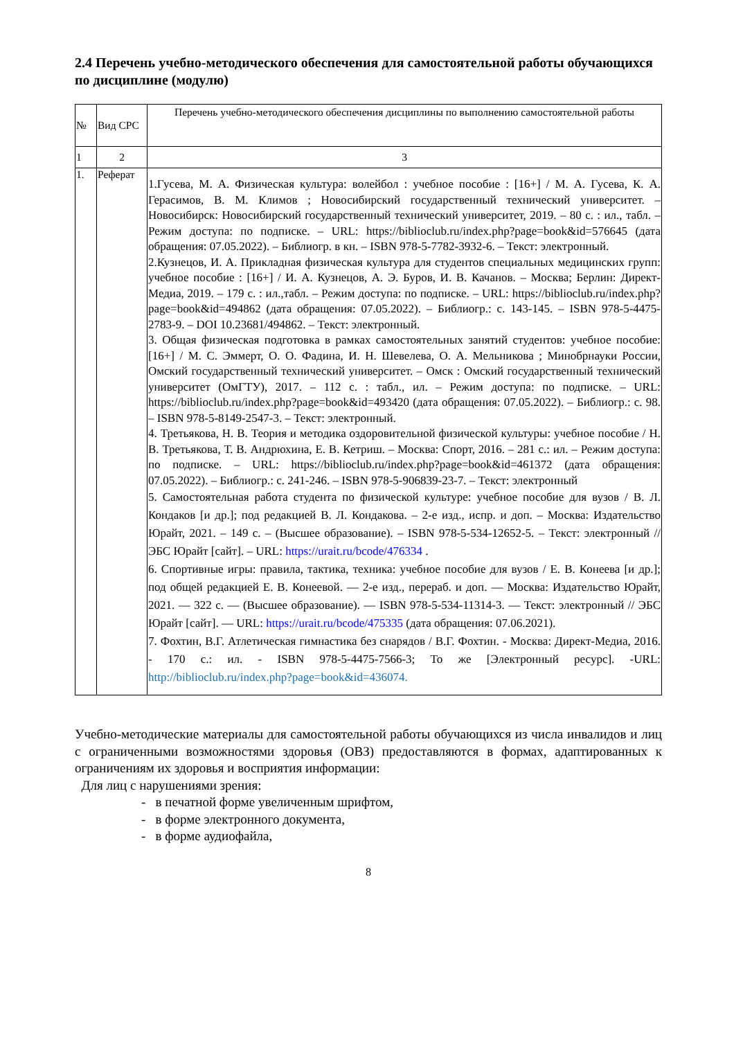2.4 Перечень учебно-методического обеспечения для самостоятельной работы обучающихся по дисциплине (модулю)
| № | Вид СРС | Перечень учебно-методического обеспечения дисциплины по выполнению самостоятельной работы |
| 1 | 2 | 3 |
| 1. | Реферат | 1.Гусева, М. А. Физическая культура: волейбол : учебное пособие : [16+] / М. А. Гусева, К. А. Герасимов, В. М. Климов ; Новосибирский государственный технический университет. – Новосибирск: Новосибирский государственный технический университет, 2019. – 80 с. : ил., табл. – Режим доступа: по подписке. – URL: https://biblioclub.ru/index.php?page=book&id=576645 (дата обращения: 07.05.2022). – Библиогр. в кн. – ISBN 978-5-7782-3932-6. – Текст: электронный. 2.Кузнецов, И. А. Прикладная физическая культура для студентов специальных медицинских групп: учебное пособие : [16+] / И. А. Кузнецов, А. Э. Буров, И. В. Качанов. – Москва; Берлин: Директ-Медиа, 2019. – 179 с. : ил.,табл. – Режим доступа: по подписке. – URL: https://biblioclub.ru/index.php?page=book&id=494862 (дата обращения: 07.05.2022). – Библиогр.: с. 143-145. – ISBN 978-5-4475-2783-9. – DOI 10.23681/494862. – Текст: электронный. 3. Общая физическая подготовка в рамках самостоятельных занятий студентов: учебное пособие: [16+] / М. С. Эммерт, О. О. Фадина, И. Н. Шевелева, О. А. Мельникова ; Минобрнауки России, Омский государственный технический университет. – Омск : Омский государственный технический университет (ОмГТУ), 2017. – 112 с. : табл., ил. – Режим доступа: по подписке. – URL: https://biblioclub.ru/index.php?page=book&id=493420 (дата обращения: 07.05.2022). – Библиогр.: с. 98. – ISBN 978-5-8149-2547-3. – Текст: электронный. 4. Третьякова, Н. В. Теория и методика оздоровительной физической культуры: учебное пособие / Н. В. Третьякова, Т. В. Андрюхина, Е. В. Кетриш. – Москва: Спорт, 2016. – 281 с.: ил. – Режим доступа: по подписке. – URL: https://biblioclub.ru/index.php?page=book&id=461372 (дата обращения: 07.05.2022). – Библиогр.: с. 241-246. – ISBN 978-5-906839-23-7. – Текст: электронный 5. Самостоятельная работа студента по физической культуре: учебное пособие для вузов / В. Л. Кондаков [и др.]; под редакцией В. Л. Кондакова. – 2-е изд., испр. и доп. – Москва: Издательство Юрайт, 2021. – 149 с. – (Высшее образование). – ISBN 978-5-534-12652-5. – Текст: электронный // ЭБС Юрайт [сайт]. – URL: https://urait.ru/bcode/476334 . 6. Спортивные игры: правила, тактика, техника: учебное пособие для вузов / Е. В. Конеева [и др.]; под общей редакцией Е. В. Конеевой. — 2-е изд., перераб. и доп. — Москва: Издательство Юрайт, 2021. — 322 с. — (Высшее образование). — ISBN 978-5-534-11314-3. — Текст: электронный // ЭБС Юрайт [сайт]. — URL: https://urait.ru/bcode/475335 (дата обращения: 07.06.2021). 7. Фохтин, В.Г. Атлетическая гимнастика без снарядов / В.Г. Фохтин. - Москва: Директ-Медиа, 2016. - 170 с.: ил. - ISBN 978-5-4475-7566-3; То же [Электронный ресурс]. -URL: http://biblioclub.ru/index.php?page=book&id=436074. |
Учебно-методические материалы для самостоятельной работы обучающихся из числа инвалидов и лиц с ограниченными возможностями здоровья (ОВЗ) предоставляются в формах, адаптированных к ограничениям их здоровья и восприятия информации:
Для лиц с нарушениями зрения:
- в печатной форме увеличенным шрифтом,
- в форме электронного документа,
- в форме аудиофайла,
8